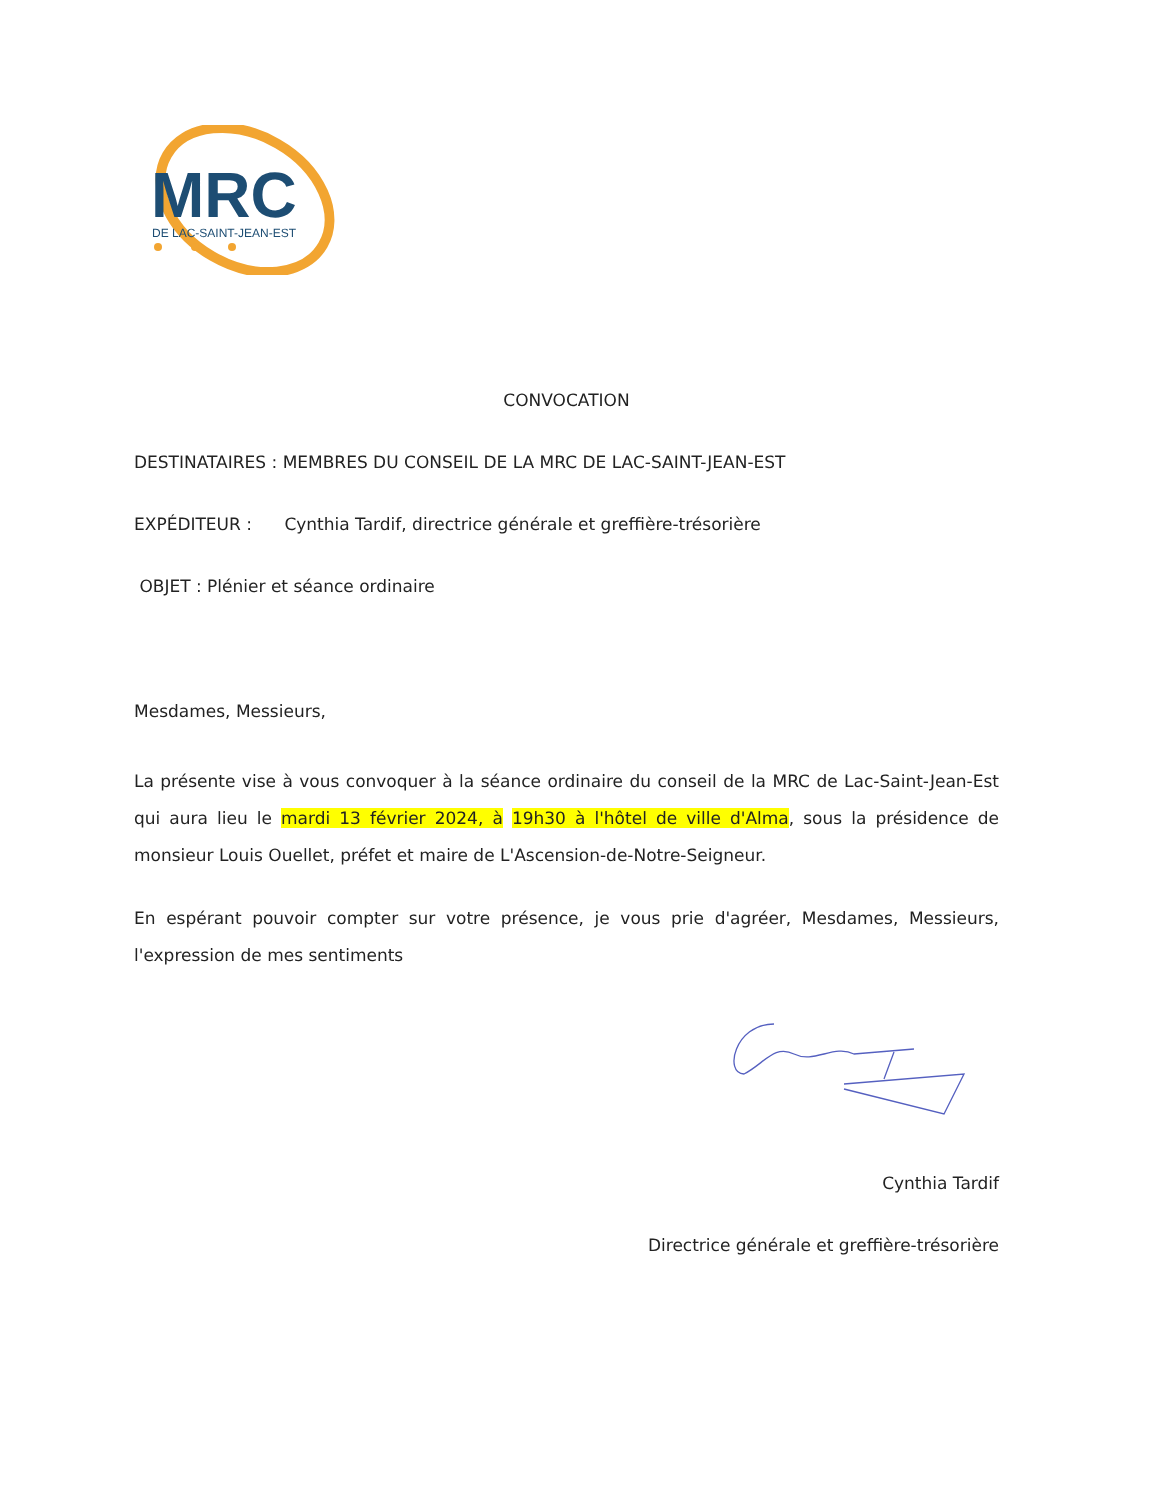MRC
DE LAC-SAINT-JEAN-EST
CONVOCATION
DESTINATAIRES : MEMBRES DU CONSEIL DE LA MRC DE LAC-SAINT-JEAN-EST
EXPÉDITEUR : Cynthia Tardif, directrice générale et greffière-trésorière
OBJET : Plénier et séance ordinaire
Mesdames, Messieurs,
La présente vise à vous convoquer à la séance ordinaire du conseil de la MRC de Lac-Saint-Jean-Est qui aura lieu le mardi 13 février 2024, à 19h30 à l'hôtel de ville d'Alma, sous la présidence de monsieur Louis Ouellet, préfet et maire de L'Ascension-de-Notre-Seigneur.
En espérant pouvoir compter sur votre présence, je vous prie d'agréer, Mesdames, Messieurs, l'expression de mes sentiments
Cynthia Tardif
Directrice générale et greffière-trésorière